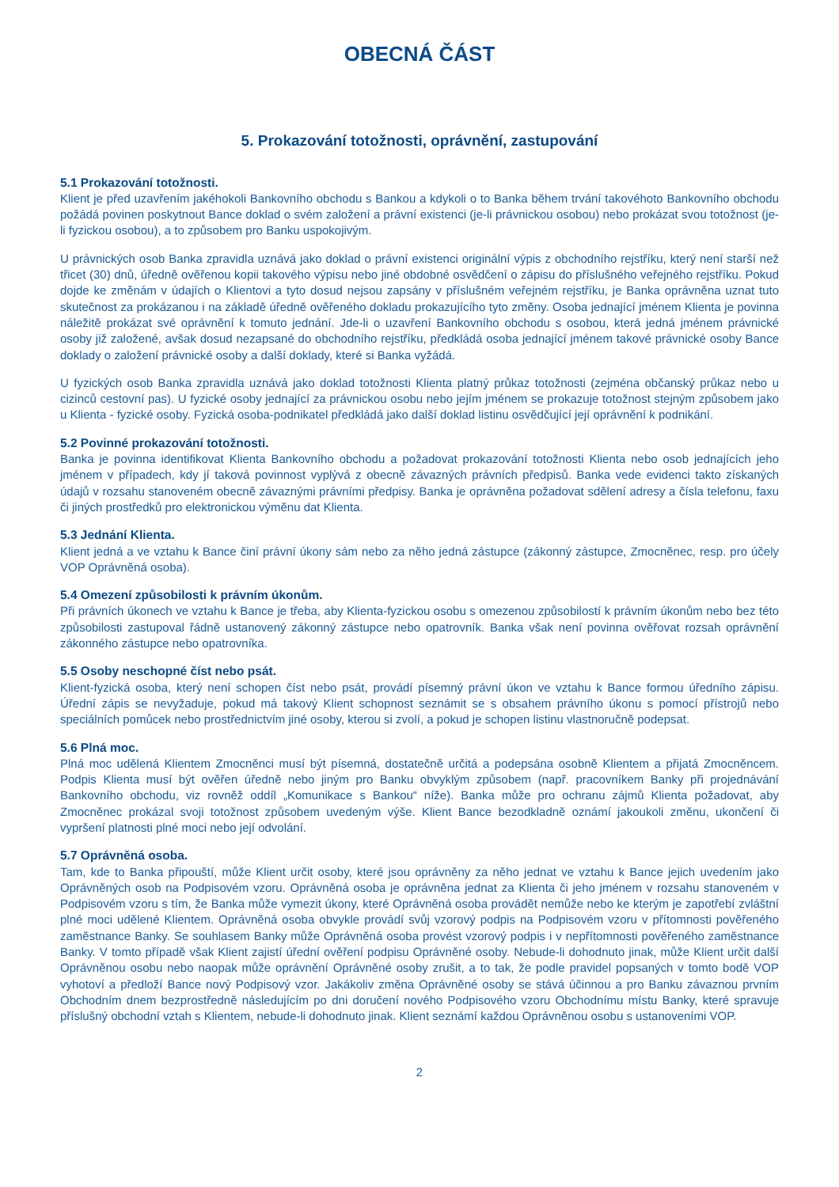OBECNÁ ČÁST
5. Prokazování totožnosti, oprávnění, zastupování
5.1 Prokazování totožnosti.
Klient je před uzavřením jakéhokoli Bankovního obchodu s Bankou a kdykoli o to Banka během trvání takovéhoto Bankovního obchodu požádá povinen poskytnout Bance doklad o svém založení a právní existenci (je-li právnickou osobou) nebo prokázat svou totožnost (je-li fyzickou osobou), a to způsobem pro Banku uspokojivým.
U právnických osob Banka zpravidla uznává jako doklad o právní existenci originální výpis z obchodního rejstříku, který není starší než třicet (30) dnů, úředně ověřenou kopii takového výpisu nebo jiné obdobné osvědčení o zápisu do příslušného veřejného rejstříku. Pokud dojde ke změnám v údajích o Klientovi a tyto dosud nejsou zapsány v příslušném veřejném rejstříku, je Banka oprávněna uznat tuto skutečnost za prokázanou i na základě úředně ověřeného dokladu prokazujícího tyto změny. Osoba jednající jménem Klienta je povinna náležitě prokázat své oprávnění k tomuto jednání. Jde-li o uzavření Bankovního obchodu s osobou, která jedná jménem právnické osoby již založené, avšak dosud nezapsané do obchodního rejstříku, předkládá osoba jednající jménem takové právnické osoby Bance doklady o založení právnické osoby a další doklady, které si Banka vyžádá.
U fyzických osob Banka zpravidla uznává jako doklad totožnosti Klienta platný průkaz totožnosti (zejména občanský průkaz nebo u cizinců cestovní pas). U fyzické osoby jednající za právnickou osobu nebo jejím jménem se prokazuje totožnost stejným způsobem jako u Klienta - fyzické osoby. Fyzická osoba-podnikatel předkládá jako další doklad listinu osvědčující její oprávnění k podnikání.
5.2 Povinné prokazování totožnosti.
Banka je povinna identifikovat Klienta Bankovního obchodu a požadovat prokazování totožnosti Klienta nebo osob jednajících jeho jménem v případech, kdy jí taková povinnost vyplývá z obecně závazných právních předpisů. Banka vede evidenci takto získaných údajů v rozsahu stanoveném obecně závaznými právními předpisy. Banka je oprávněna požadovat sdělení adresy a čísla telefonu, faxu či jiných prostředků pro elektronickou výměnu dat Klienta.
5.3 Jednání Klienta.
Klient jedná a ve vztahu k Bance činí právní úkony sám nebo za něho jedná zástupce (zákonný zástupce, Zmocněnec, resp. pro účely VOP Oprávněná osoba).
5.4 Omezení způsobilosti k právním úkonům.
Při právních úkonech ve vztahu k Bance je třeba, aby Klienta-fyzickou osobu s omezenou způsobilostí k právním úkonům nebo bez této způsobilosti zastupoval řádně ustanovený zákonný zástupce nebo opatrovník. Banka však není povinna ověřovat rozsah oprávnění zákonného zástupce nebo opatrovníka.
5.5 Osoby neschopné číst nebo psát.
Klient-fyzická osoba, který není schopen číst nebo psát, provádí písemný právní úkon ve vztahu k Bance formou úředního zápisu. Úřední zápis se nevyžaduje, pokud má takový Klient schopnost seznámit se s obsahem právního úkonu s pomocí přístrojů nebo speciálních pomůcek nebo prostřednictvím jiné osoby, kterou si zvolí, a pokud je schopen listinu vlastnoručně podepsat.
5.6 Plná moc.
Plná moc udělená Klientem Zmocněnci musí být písemná, dostatečně určitá a podepsána osobně Klientem a přijatá Zmocněncem. Podpis Klienta musí být ověřen úředně nebo jiným pro Banku obvyklým způsobem (např. pracovníkem Banky při projednávání Bankovního obchodu, viz rovněž oddíl „Komunikace s Bankou“ níže). Banka může pro ochranu zájmů Klienta požadovat, aby Zmocněnec prokázal svoji totožnost způsobem uvedeným výše. Klient Bance bezodkladně oznámí jakoukoli změnu, ukončení či vypršení platnosti plné moci nebo její odvolání.
5.7 Oprávněná osoba.
Tam, kde to Banka připouští, může Klient určit osoby, které jsou oprávněny za něho jednat ve vztahu k Bance jejich uvedením jako Oprávněných osob na Podpisovém vzoru. Oprávněná osoba je oprávněna jednat za Klienta či jeho jménem v rozsahu stanoveném v Podpisovém vzoru s tím, že Banka může vymezit úkony, které Oprávněná osoba provádět nemůže nebo ke kterým je zapotřebí zvláštní plné moci udělené Klientem. Oprávněná osoba obvykle provádí svůj vzorový podpis na Podpisovém vzoru v přítomnosti pověřeného zaměstnance Banky. Se souhlasem Banky může Oprávněná osoba provést vzorový podpis i v nepřítomnosti pověřeného zaměstnance Banky. V tomto případě však Klient zajistí úřední ověření podpisu Oprávněné osoby. Nebude-li dohodnuto jinak, může Klient určit další Oprávněnou osobu nebo naopak může oprávnění Oprávněné osoby zrušit, a to tak, že podle pravidel popsaných v tomto bodě VOP vyhotoví a předloží Bance nový Podpisový vzor. Jakákoliv změna Oprávněné osoby se stává účinnou a pro Banku závaznou prvním Obchodním dnem bezprostředně následujícím po dni doručení nového Podpisového vzoru Obchodnímu místu Banky, které spravuje příslušný obchodní vztah s Klientem, nebude-li dohodnuto jinak. Klient seznámí každou Oprávněnou osobu s ustanoveními VOP.
2